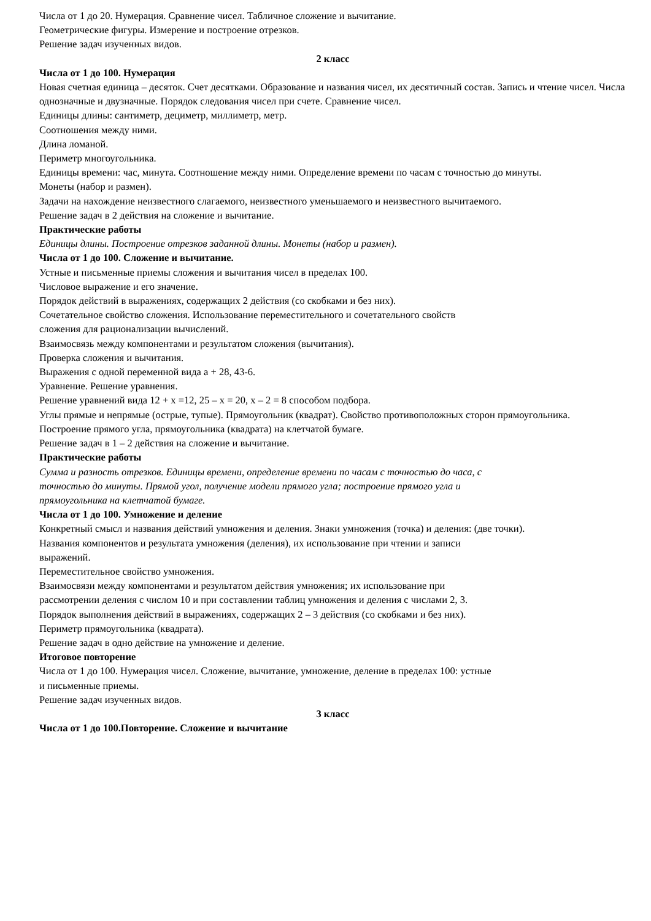Числа от 1 до 20. Нумерация. Сравнение чисел. Табличное сложение и вычитание.
Геометрические фигуры. Измерение и построение отрезков.
Решение задач изученных видов.
2 класс
Числа от 1 до 100. Нумерация
Новая счетная единица – десяток. Счет десятками. Образование и названия чисел, их десятичный состав. Запись и чтение чисел. Числа однозначные и двузначные. Порядок следования чисел при счете. Сравнение чисел.
Единицы длины: сантиметр, дециметр, миллиметр, метр.
Соотношения между ними.
Длина ломаной.
Периметр многоугольника.
Единицы времени: час, минута. Соотношение между ними. Определение времени по часам с точностью до минуты.
Монеты (набор и размен).
Задачи на нахождение неизвестного слагаемого, неизвестного уменьшаемого и неизвестного вычитаемого.
Решение задач в 2 действия на сложение и вычитание.
Практические работы
Единицы длины. Построение отрезков заданной длины. Монеты (набор и размен).
Числа от 1 до 100. Сложение и вычитание.
Устные и письменные приемы сложения и вычитания чисел в пределах 100.
Числовое выражение и его значение.
Порядок действий в выражениях, содержащих 2 действия (со скобками и без них).
Сочетательное свойство сложения. Использование переместительного и сочетательного свойств
сложения для рационализации вычислений.
Взаимосвязь между компонентами и результатом сложения (вычитания).
Проверка сложения и вычитания.
Выражения с одной переменной вида а + 28, 43-6.
Уравнение. Решение уравнения.
Решение уравнений вида 12 + х =12, 25 – х = 20, х – 2 = 8 способом подбора.
Углы прямые и непрямые (острые, тупые). Прямоугольник (квадрат). Свойство противоположных сторон прямоугольника.
Построение прямого угла, прямоугольника (квадрата) на клетчатой бумаге.
Решение задач в 1 – 2 действия на сложение и вычитание.
Практические работы
Сумма и разность отрезков. Единицы времени, определение времени по часам с точностью до часа, с
точностью до минуты. Прямой угол, получение модели прямого угла; построение прямого угла и
прямоугольника на клетчатой бумаге.
Числа от 1 до 100. Умножение и деление
Конкретный смысл и названия действий умножения и деления. Знаки умножения (точка) и деления: (две точки).
Названия компонентов и результата умножения (деления), их использование при чтении и записи
выражений.
Переместительное свойство умножения.
Взаимосвязи между компонентами и результатом действия умножения; их использование при
рассмотрении деления с числом 10 и при составлении таблиц умножения и деления с числами 2, 3.
Порядок выполнения действий в выражениях, содержащих 2 – 3 действия (со скобками и без них).
Периметр прямоугольника (квадрата).
Решение задач в одно действие на умножение и деление.
Итоговое повторение
Числа от 1 до 100. Нумерация чисел. Сложение, вычитание, умножение, деление в пределах 100: устные
и письменные приемы.
Решение задач изученных видов.
3 класс
Числа от 1 до 100.Повторение. Сложение и вычитание